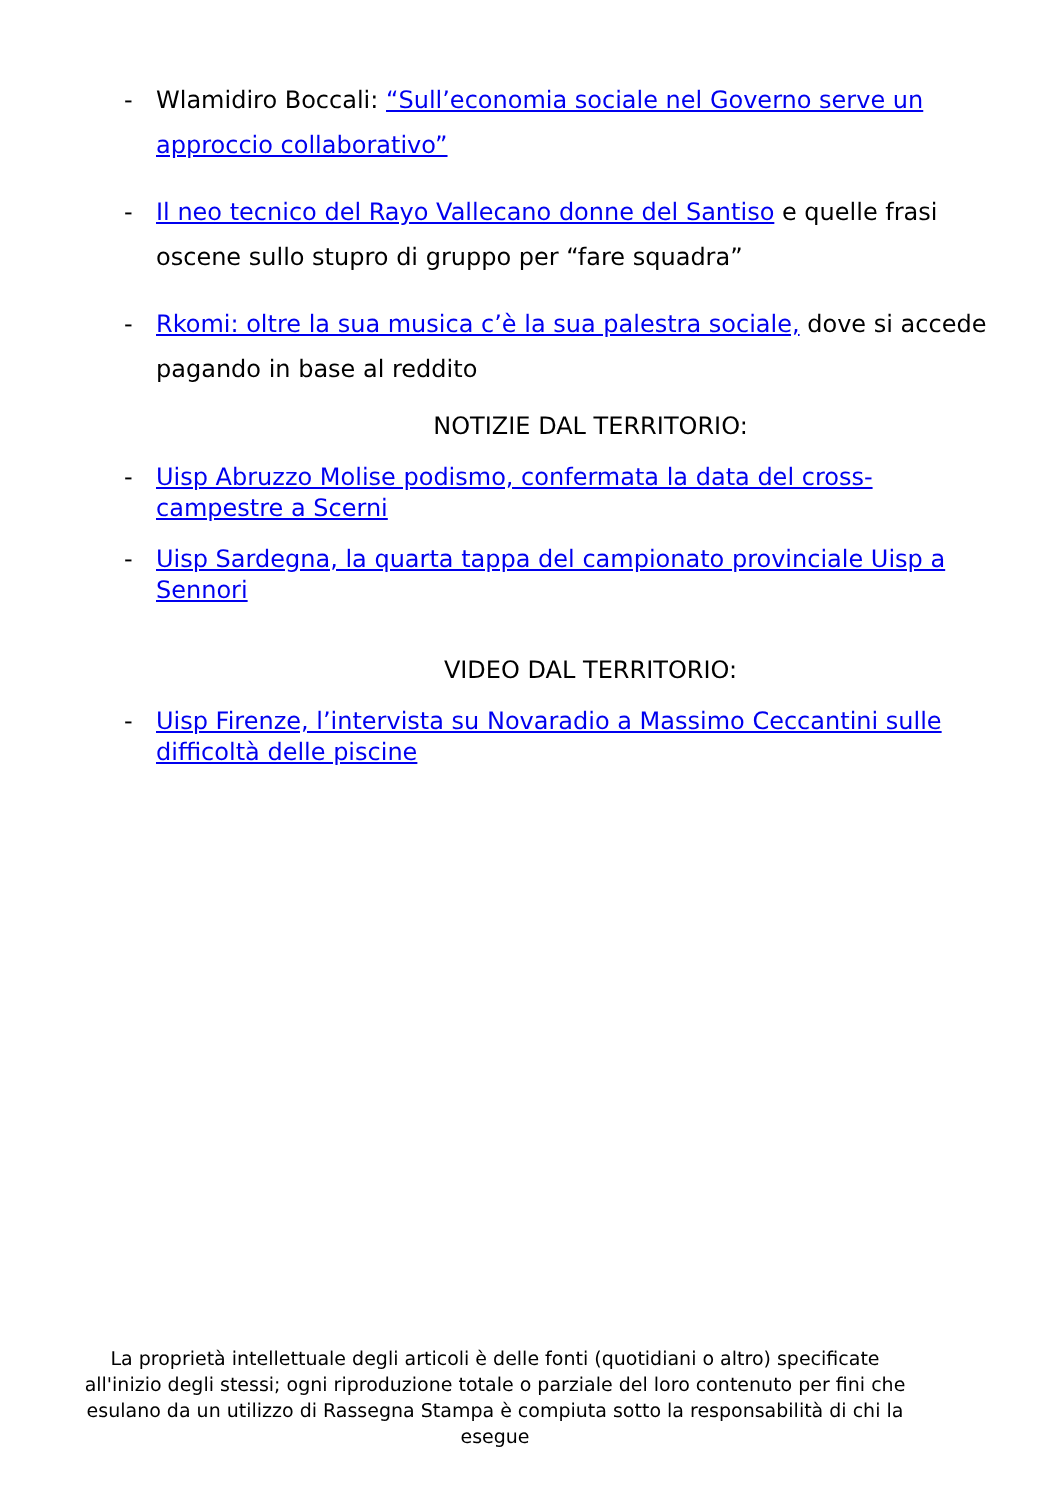- Wlamidiro Boccali: “Sull’economia sociale nel Governo serve un approccio collaborativo”
- Il neo tecnico del Rayo Vallecano donne del Santiso e quelle frasi oscene sullo stupro di gruppo per “fare squadra”
- Rkomi: oltre la sua musica c’è la sua palestra sociale, dove si accede pagando in base al reddito
NOTIZIE DAL TERRITORIO:
- Uisp Abruzzo Molise podismo, confermata la data del cross-campestre a Scerni
- Uisp Sardegna, la quarta tappa del campionato provinciale Uisp a Sennori
VIDEO DAL TERRITORIO:
- Uisp Firenze, l’intervista su Novaradio a Massimo Ceccantini sulle difficoltà delle piscine
La proprietà intellettuale degli articoli è delle fonti (quotidiani o altro) specificate all'inizio degli stessi; ogni riproduzione totale o parziale del loro contenuto per fini che esulano da un utilizzo di Rassegna Stampa è compiuta sotto la responsabilità di chi la esegue